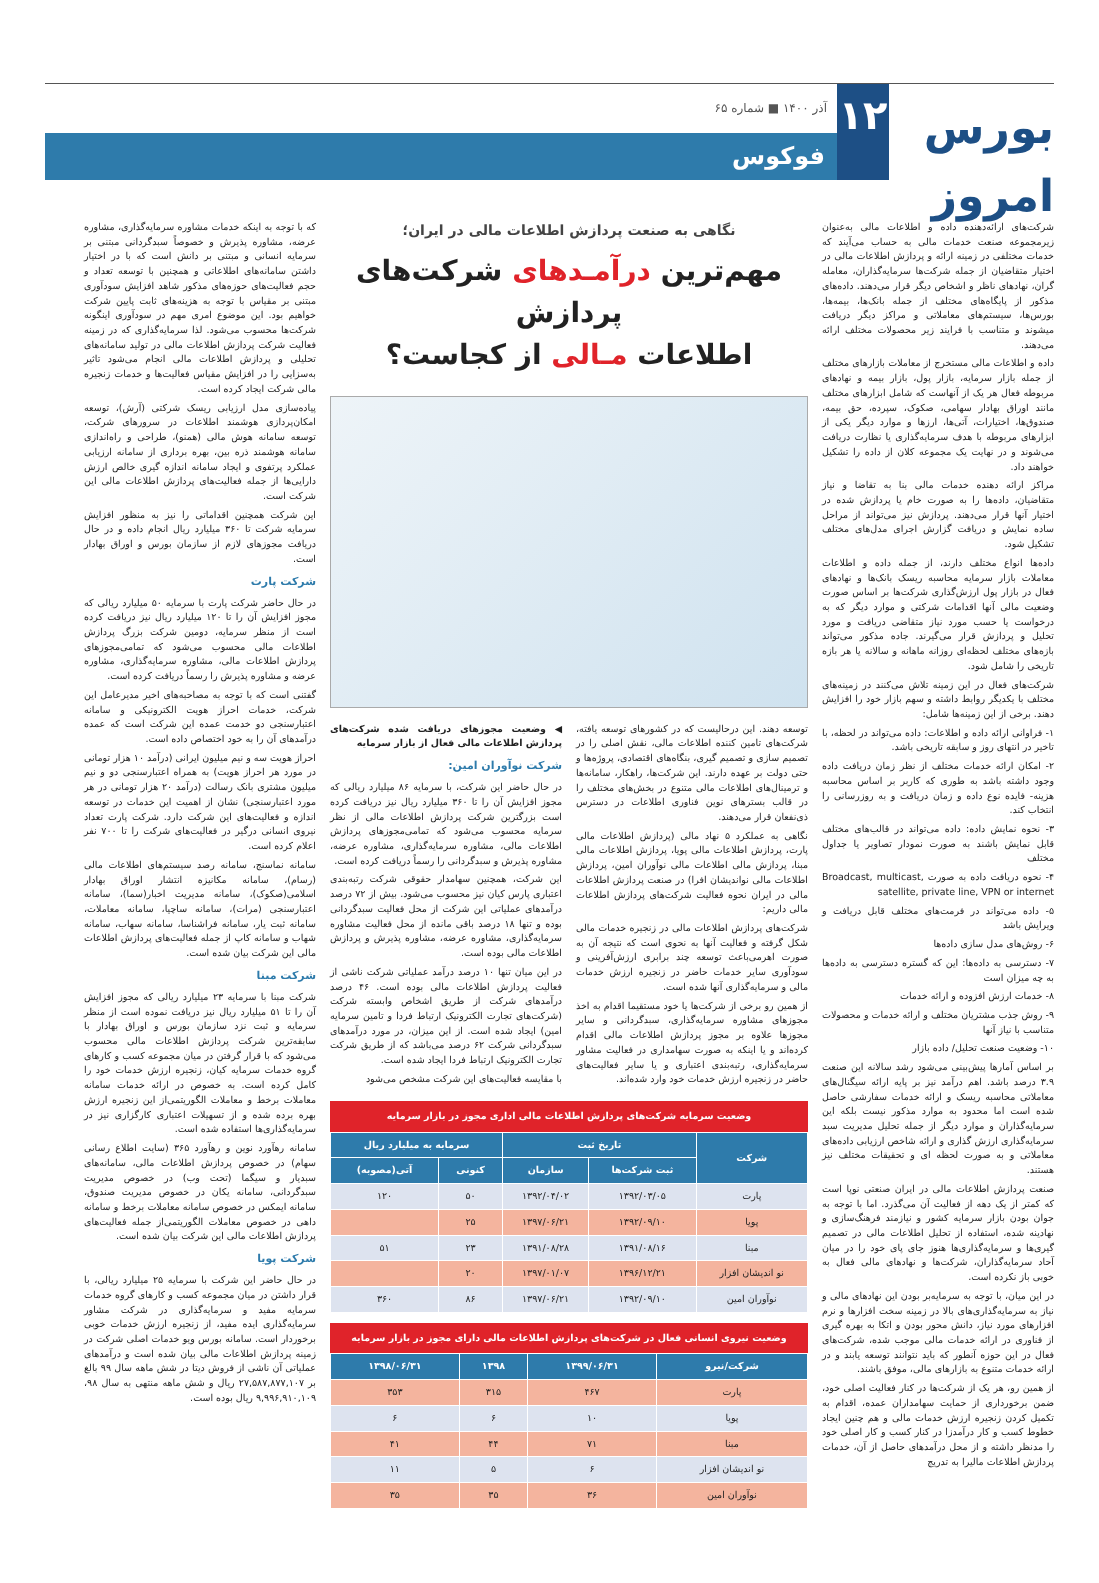بورس امروز
۱۲
آذر ۱۴۰۰ ■ شماره ۶۵
فوکوس
شرکت‌های ارائه‌دهنده داده و اطلاعات مالی به‌عنوان زیرمجموعه صنعت خدمات مالی به حساب می‌آیند که خدمات مختلفی در زمینه ارائه و پردازش اطلاعات مالی در اختیار متقاضیان از جمله شرکت‌ها سرمایه‌گذاران، معامله گران، نهادهای ناظر و اشخاص دیگر قرار می‌دهند. داده‌های مذکور از پایگاه‌های مختلف از جمله بانک‌ها، بیمه‌ها، بورس‌ها، سیستم‌های معاملاتی و مراکز دیگر دریافت میشوند و متناسب با فرایند زیر محصولات مختلف ارائه می‌دهند.
داده و اطلاعات مالی مستخرج از معاملات بازارهای مختلف از جمله بازار سرمایه، بازار پول، بازار بیمه و نهادهای مربوطه فعال هر یک از آنهاست که شامل ابزارهای مختلف مانند اوراق بهادار سهامی، صکوک، سپرده، حق بیمه، صندوق‌ها، اختیارات، آتی‌ها، ارزها و موارد دیگر یکی از ابزارهای مربوطه با هدف سرمایه‌گذاری یا نظارت دریافت می‌شوند و در نهایت یک مجموعه کلان از داده را تشکیل خواهند داد.
مراکز ارائه دهنده خدمات مالی بنا به تقاضا و نیاز متقاضیان، داده‌ها را به صورت خام یا پردازش شده در اختیار آنها قرار می‌دهند. پردازش نیز می‌تواند از مراحل ساده نمایش و دریافت گزارش اجرای مدل‌های مختلف تشکیل شود.
داده‌ها انواع مختلف دارند، از جمله داده و اطلاعات معاملات بازار سرمایه محاسبه ریسک بانک‌ها و نهادهای فعال در بازار پول ارزش‌گذاری شرکت‌ها بر اساس صورت وضعیت مالی آنها اقدامات شرکتی و موارد دیگر که به درخواست یا حسب مورد نیاز متقاضی دریافت و مورد تحلیل و پردازش قرار می‌گیرند. جاده مذکور می‌تواند بازه‌های مختلف لحظه‌ای روزانه ماهانه و سالانه یا هر بازه تاریخی را شامل شود.
شرکت‌های فعال در این زمینه تلاش می‌کنند در زمینه‌های مختلف با یکدیگر روابط داشته و سهم بازار خود را افزایش دهند. برخی از این زمینه‌ها شامل:
۱- فراوانی ارائه داده و اطلاعات: داده می‌تواند در لحظه، با تاخیر در انتهای روز و سابقه تاریخی باشد.
۲- امکان ارائه خدمات مختلف از نظر زمان دریافت داده وجود داشته باشد به طوری که کاربر بر اساس محاسبه هزینه- فایده نوع داده و زمان دریافت و به روزرسانی را انتخاب کند.
۳- نحوه نمایش داده: داده می‌تواند در قالب‌های مختلف قابل نمایش باشند به صورت نمودار تصاویر یا جداول مختلف
۴- نحوه دریافت داده به صورت Broadcast, multicast, satellite, private line, VPN or internet
۵- داده می‌تواند در فرمت‌های مختلف قابل دریافت و ویرایش باشد
۶- روش‌های مدل سازی داده‌ها
۷- دسترسی به داده‌ها: این که گستره دسترسی به داده‌ها به چه میزان است
۸- خدمات ارزش افزوده و ارائه خدمات
۹- روش جذب مشتریان مختلف و ارائه خدمات و محصولات متناسب با نیاز آنها
۱۰- وضعیت صنعت تحلیل/ داده بازار
بر اساس آمارها پیش‌بینی می‌شود رشد سالانه این صنعت ۳.۹ درصد باشد. اهم درآمد نیز بر پایه ارائه سیگنال‌های معاملاتی محاسبه ریسک و ارائه خدمات سفارشی حاصل شده است اما محدود به موارد مذکور نیست بلکه این سرمایه‌گذاران و موارد دیگر از جمله تحلیل مدیریت سبد سرمایه‌گذاری ارزش گذاری و ارائه شاخص ارزیابی داده‌های معاملاتی و به صورت لحظه ای و تحقیقات مختلف نیز هستند.
صنعت پردازش اطلاعات مالی در ایران صنعتی نوپا است که کمتر از یک دهه از فعالیت آن می‌گذرد. اما با توجه به جوان بودن بازار سرمایه کشور و نیازمند فرهنگ‌سازی و نهادینه شده، استفاده از تحلیل اطلاعات مالی در تصمیم گیری‌ها و سرمایه‌گذاری‌ها هنوز جای پای خود را در میان آحاد سرمایه‌گذاران، شرکت‌ها و نهادهای مالی فعال به خوبی باز نکرده است.
در این میان، با توجه به سرمایه‌بر بودن این نهادهای مالی و نیاز به سرمایه‌گذاری‌های بالا در زمینه سخت افزارها و نرم افزارهای مورد نیاز، دانش محور بودن و اتکا به بهره گیری از فناوری در ارائه خدمات مالی موجب شده، شرکت‌های فعال در این حوزه آنطور که باید نتوانند توسعه یابند و در ارائه خدمات متنوع به بازارهای مالی، موفق باشند.
از همین رو، هر یک از شرکت‌ها در کنار فعالیت اصلی خود، ضمن برخورداری از حمایت سهامداران عمده، اقدام به تکمیل کردن زنجیره ارزش خدمات مالی و هم چنین ایجاد خطوط کسب و کار درآمدزا در کنار کسب و کار اصلی خود را مدنظر داشته و از محل درآمدهای حاصل از آن، خدمات پردازش اطلاعات مالیرا به تدریج
نگاهی به صنعت پردازش اطلاعات مالی در ایران؛
مهم‌ترین درآمـدهای شرکت‌های پردازش
اطلاعات مـالی از کجاست؟
توسعه دهند. این درحالیست که در کشورهای توسعه یافته، شرکت‌های تامین کننده اطلاعات مالی، نقش اصلی را در تصمیم سازی و تصمیم گیری، بنگاه‌های اقتصادی، پروژه‌ها و حتی دولت بر عهده دارند. این شرکت‌ها، راهکار، سامانه‌ها و ترمینال‌های اطلاعات مالی متنوع در بخش‌های مختلف را در قالب بسترهای نوین فناوری اطلاعات در دسترس ذی‌نفعان قرار می‌دهند.
نگاهی به عملکرد ۵ نهاد مالی (پردازش اطلاعات مالی پارت، پردازش اطلاعات مالی پویا، پردازش اطلاعات مالی مبنا، پردازش مالی اطلاعات مالی نوآوران امین، پردازش اطلاعات مالی نواندیشان افرا) در صنعت پردازش اطلاعات مالی در ایران نحوه فعالیت شرکت‌های پردازش اطلاعات مالی داریم:
شرکت‌های پردازش اطلاعات مالی در زنجیره خدمات مالی شکل گرفته و فعالیت آنها به نحوی است که نتیجه آن به صورت اهرمی‌باعث توسعه چند برابری ارزش‌آفرینی و سودآوری سایر خدمات حاضر در زنجیره ارزش خدمات مالی و سرمایه‌گذاری آنها شده است.
از همین رو برخی از شرکت‌ها یا خود مستقیما اقدام به اخذ مجوزهای مشاوره سرمایه‌گذاری، سبدگردانی و سایر مجوزها علاوه بر مجوز پردازش اطلاعات مالی اقدام کرده‌اند و یا اینکه به صورت سهامداری در فعالیت مشاور سرمایه‌گذاری، رتبه‌بندی اعتباری و یا سایر فعالیت‌های حاضر در زنجیره ارزش خدمات خود وارد شده‌اند.
◀ وضعیت مجوزهای دریافت شده شرکت‌های پردازش اطلاعات مالی فعال از بازار سرمایه
شرکت نوآوران امین:
در حال حاضر این شرکت، با سرمایه ۸۶ میلیارد ریالی که مجوز افزایش آن را تا ۳۶۰ میلیارد ریال نیز دریافت کرده است بزرگترین شرکت پردازش اطلاعات مالی از نظر سرمایه محسوب می‌شود که تمامی‌مجوزهای پردازش اطلاعات مالی، مشاوره سرمایه‌گذاری، مشاوره عرضه، مشاوره پذیرش و سبدگردانی را رسماً دریافت کرده است.
این شرکت، همچنین سهامدار حقوقی شرکت رتبه‌بندی اعتباری پارس کیان نیز محسوب می‌شود. بیش از ۷۲ درصد درآمدهای عملیاتی این شرکت از محل فعالیت سبدگردانی بوده و تنها ۱۸ درصد باقی مانده از محل فعالیت مشاوره سرمایه‌گذاری، مشاوره عرضه، مشاوره پذیرش و پردازش اطلاعات مالی بوده است.
در این میان تنها ۱۰ درصد درآمد عملیاتی شرکت ناشی از فعالیت پردازش اطلاعات مالی بوده است. ۴۶ درصد درآمدهای شرکت از طریق اشخاص وابسته شرکت (شرکت‌های تجارت الکترونیک ارتباط فردا و تامین سرمایه امین) ایجاد شده است. از این میزان، در مورد درآمدهای سبدگردانی شرکت ۶۲ درصد می‌باشد که از طریق شرکت تجارت الکترونیک ارتباط فردا ایجاد شده است.
با مقایسه فعالیت‌های این شرکت مشخص می‌شود
وضعیت سرمایه شرکت‌های پردازش اطلاعات مالی اداری مجوز در بازار سرمایه
| شرکت | تاریخ ثبت | | سرمایه به میلیارد ریال | |
| --- | --- | --- | --- | --- |
| | ثبت شرکت‌ها | سازمان | کنونی | آتی(مصوبه) |
| پارت | ۱۳۹۲/۰۳/۰۵ | ۱۳۹۲/۰۴/۰۲ | ۵۰ | ۱۲۰ |
| پویا | ۱۳۹۲/۰۹/۱۰ | ۱۳۹۷/۰۶/۲۱ | ۲۵ | |
| مبنا | ۱۳۹۱/۰۸/۱۶ | ۱۳۹۱/۰۸/۲۸ | ۲۳ | ۵۱ |
| نو اندیشان افزار | ۱۳۹۶/۱۲/۲۱ | ۱۳۹۷/۰۱/۰۷ | ۲۰ | |
| نوآوران امین | ۱۳۹۲/۰۹/۱۰ | ۱۳۹۷/۰۶/۲۱ | ۸۶ | ۳۶۰ |
وضعیت نیروی انسانی فعال در شرکت‌های پردازش اطلاعات مالی دارای مجوز در بازار سرمایه
| شرکت/نیرو | ۱۳۹۹/۰۶/۳۱ | ۱۳۹۸ | ۱۳۹۸/۰۶/۳۱ |
| --- | --- | --- | --- |
| پارت | ۴۶۷ | ۳۱۵ | ۳۵۳ |
| پویا | ۱۰ | ۶ | ۶ |
| مبنا | ۷۱ | ۴۴ | ۴۱ |
| نو اندیشان افزار | ۶ | ۵ | ۱۱ |
| نوآوران امین | ۳۶ | ۳۵ | ۳۵ |
که با توجه به اینکه خدمات مشاوره سرمایه‌گذاری، مشاوره عرضه، مشاوره پذیرش و خصوصاً سبدگردانی مبتنی بر سرمایه انسانی و مبتنی بر دانش است که با در اختیار داشتن سامانه‌های اطلاعاتی و همچنین با توسعه تعداد و حجم فعالیت‌های حوزه‌های مذکور شاهد افزایش سودآوری مبتنی بر مقیاس با توجه به هزینه‌های ثابت پایین شرکت خواهیم بود. این موضوع امری مهم در سودآوری اینگونه شرکت‌ها محسوب می‌شود. لذا سرمایه‌گذاری که در زمینه فعالیت شرکت پردازش اطلاعات مالی در تولید سامانه‌های تحلیلی و پردازش اطلاعات مالی انجام می‌شود تاثیر به‌سزایی را در افزایش مقیاس فعالیت‌ها و خدمات زنجیره مالی شرکت ایجاد کرده است.
پیاده‌سازی مدل ارزیابی ریسک شرکتی (آرش)، توسعه امکان‌پردازی هوشمند اطلاعات در سرورهای شرکت، توسعه سامانه هوش مالی (همنو)، طراحی و راه‌اندازی سامانه هوشمند ذره بین، بهره برداری از سامانه ارزیابی عملکرد پرتفوی و ایجاد سامانه اندازه گیری خالص ارزش دارایی‌ها از جمله فعالیت‌های پردازش اطلاعات مالی این شرکت است.
این شرکت همچنین اقداماتی را نیز به منظور افزایش سرمایه شرکت تا ۳۶۰ میلیارد ریال انجام داده و در حال دریافت مجوزهای لازم از سازمان بورس و اوراق بهادار است.
شرکت پارت
در حال حاضر شرکت پارت با سرمایه ۵۰ میلیارد ریالی که مجوز افزایش آن را تا ۱۲۰ میلیارد ریال نیز دریافت کرده است از منظر سرمایه، دومین شرکت بزرگ پردازش اطلاعات مالی محسوب می‌شود که تمامی‌مجوزهای پردازش اطلاعات مالی، مشاوره سرمایه‌گذاری، مشاوره عرضه و مشاوره پذیرش را رسماً دریافت کرده است.
گفتنی است که با توجه به مصاحبه‌های اخیر مدیرعامل این شرکت، خدمات احراز هویت الکترونیکی و سامانه اعتبارسنجی دو خدمت عمده این شرکت است که عمده درآمدهای آن را به خود اختصاص داده است.
احراز هویت سه و نیم میلیون ایرانی (درآمد ۱۰ هزار تومانی در مورد هر احراز هویت) به همراه اعتبارسنجی دو و نیم میلیون مشتری بانک رسالت (درآمد ۲۰ هزار تومانی در هر مورد اعتبارسنجی) نشان از اهمیت این خدمات در توسعه اندازه و فعالیت‌های این شرکت دارد. شرکت پارت تعداد نیروی انسانی درگیر در فعالیت‌های شرکت را تا ۷۰۰ نفر اعلام کرده است.
سامانه نماسنج، سامانه رصد سیستم‌های اطلاعات مالی (رسام)، سامانه مکانیزه انتشار اوراق بهادار اسلامی(صکوک)، سامانه مدیریت اخبار(سما)، سامانه اعتبارسنجی (مرات)، سامانه ساچیا، سامانه معاملات، سامانه ثبت یار، سامانه فراشناسا، سامانه سهاب، سامانه شهاب و سامانه کاپ از جمله فعالیت‌های پردازش اطلاعات مالی این شرکت بیان شده است.
شرکت مبنا
شرکت مبنا با سرمایه ۲۳ میلیارد ریالی که مجوز افزایش آن را تا ۵۱ میلیارد ریال نیز دریافت نموده است از منظر سرمایه و ثبت نزد سازمان بورس و اوراق بهادار با سابقه‌ترین شرکت پردازش اطلاعات مالی محسوب می‌شود که با قرار گرفتن در میان مجموعه کسب و کارهای گروه خدمات سرمایه کیان، زنجیره ارزش خدمات خود را کامل کرده است. به خصوص در ارائه خدمات سامانه معاملات برخط و معاملات الگوریتمی‌از این زنجیره ارزش بهره برده شده و از تسهیلات اعتباری کارگزاری نیز در سرمایه‌گذاری‌ها استفاده شده است.
سامانه رهآورد نوین و رهآورد ۳۶۵ (سایت اطلاع رسانی سهام) در خصوص پردازش اطلاعات مالی، سامانه‌های سبدیار و سیگما (تحت وب) در خصوص مدیریت سبدگردانی، سامانه یکان در خصوص مدیریت صندوق، سامانه ایمکس در خصوص سامانه معاملات برخط و سامانه داهی در خصوص معاملات الگوریتمی‌از جمله فعالیت‌های پردازش اطلاعات مالی این شرکت بیان شده است.
شرکت پویا
در حال حاضر این شرکت با سرمایه ۲۵ میلیارد ریالی، با قرار داشتن در میان مجموعه کسب و کارهای گروه خدمات سرمایه مفید و سرمایه‌گذاری در شرکت مشاور سرمایه‌گذاری ایده مفید، از زنجیره ارزش خدمات خوبی برخوردار است. سامانه بورس ویو خدمات اصلی شرکت در زمینه پردازش اطلاعات مالی بیان شده است و درآمدهای عملیاتی آن ناشی از فروش دیتا در شش ماهه سال ۹۹ بالغ بر ۲۷,۵۸۷,۸۷۷,۱۰۷ ریال و شش ماهه منتهی به سال ۹۸، ۹,۹۹۶,۹۱۰,۱۰۹ ریال بوده است.